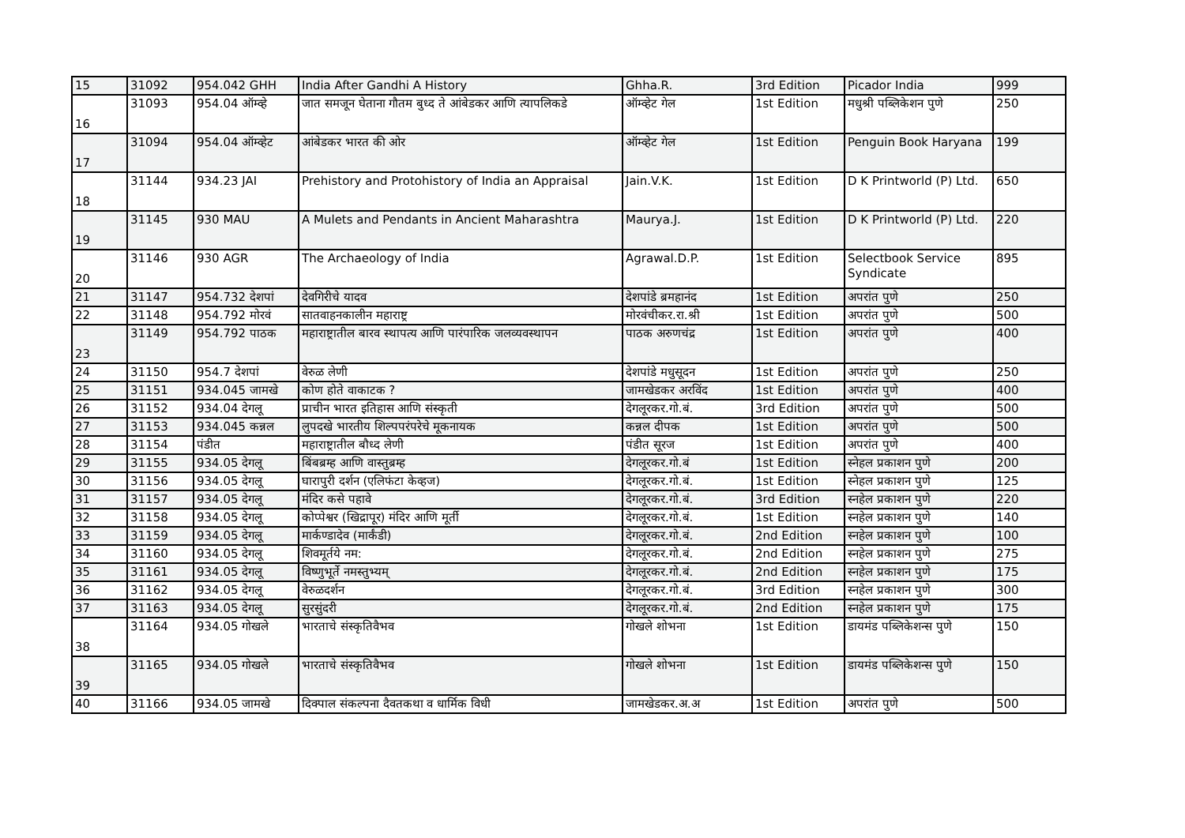| 15 | 31092 | 954.042 GHH | India After Gandhi A History | Ghha.R. | 3rd Edition | Picador India | 999 |
| 16 | 31093 | 954.04 ऑम्व्हे | जात समजून घेताना गौतम बुध्द ते आंबेडकर आणि त्यापलिकडे | ऑम्व्हेट गेल | 1st Edition | मधुश्री पब्लिकेशन पुणे | 250 |
| 17 | 31094 | 954.04 ऑम्व्हेट | आंबेडकर भारत की ओर | ऑम्व्हेट गेल | 1st Edition | Penguin Book Haryana | 199 |
| 18 | 31144 | 934.23 JAI | Prehistory and Protohistory of India an Appraisal | Jain.V.K. | 1st Edition | D K Printworld (P) Ltd. | 650 |
| 19 | 31145 | 930 MAU | A Mulets and Pendants in Ancient Maharashtra | Maurya.J. | 1st Edition | D K Printworld (P) Ltd. | 220 |
| 20 | 31146 | 930 AGR | The Archaeology of India | Agrawal.D.P. | 1st Edition | Selectbook Service Syndicate | 895 |
| 21 | 31147 | 954.732 देशपां | देवगिरीचे यादव | देशपांडे ब्रमहानंद | 1st Edition | अपरांत पुणे | 250 |
| 22 | 31148 | 954.792 मोरवं | सातवाहनकालीन महाराष्ट्र | मोरवंचीकर.रा.श्री | 1st Edition | अपरांत पुणे | 500 |
| 23 | 31149 | 954.792 पाठक | महाराष्ट्रातील बारव स्थापत्य आणि पारंपारिक जलव्यवस्थापन | पाठक अरुणचंद्र | 1st Edition | अपरांत पुणे | 400 |
| 24 | 31150 | 954.7 देशपां | वेरुळ लेणी | देशपांडे मधुसूदन | 1st Edition | अपरांत पुणे | 250 |
| 25 | 31151 | 934.045 जामखे | कोण होते वाकाटक ? | जामखेडकर अरविंद | 1st Edition | अपरांत पुणे | 400 |
| 26 | 31152 | 934.04 देगलू | प्राचीन भारत इतिहास आणि संस्कृती | देगलूरकर.गो.बं. | 3rd Edition | अपरांत पुणे | 500 |
| 27 | 31153 | 934.045 कन्नल | लुपदखे भारतीय शिल्पपरंपरेचे मूकनायक | कन्नल दीपक | 1st Edition | अपरांत पुणे | 500 |
| 28 | 31154 | पंडीत | महाराष्ट्रातील बौध्द लेणी | पंडीत सूरज | 1st Edition | अपरांत पुणे | 400 |
| 29 | 31155 | 934.05 देगलू | बिंबब्रम्ह आणि वास्तुब्रम्ह | देगलूरकर.गो.बं | 1st Edition | स्नेहल प्रकाशन पुणे | 200 |
| 30 | 31156 | 934.05 देगलू | घारापुरी दर्शन (एलिफंटा केव्हज) | देगलूरकर.गो.बं. | 1st Edition | स्नेहल प्रकाशन पुणे | 125 |
| 31 | 31157 | 934.05 देगलू | मंदिर कसे पहावे | देगलूरकर.गो.बं. | 3rd Edition | स्नहेल प्रकाशन पुणे | 220 |
| 32 | 31158 | 934.05 देगलू | कोप्पेश्वर (खिद्रापूर) मंदिर आणि मूर्ती | देगलूरकर.गो.बं. | 1st Edition | स्नहेल प्रकाशन पुणे | 140 |
| 33 | 31159 | 934.05 देगलू | मार्कण्डादेव (मार्कंडी) | देगलूरकर.गो.बं. | 2nd Edition | स्नहेल प्रकाशन पुणे | 100 |
| 34 | 31160 | 934.05 देगलू | शिवमूर्तये नम: | देगलूरकर.गो.बं. | 2nd Edition | स्नहेल प्रकाशन पुणे | 275 |
| 35 | 31161 | 934.05 देगलू | विष्णुभूर्ते नमस्तुभ्यम् | देगलूरकर.गो.बं. | 2nd Edition | स्नहेल प्रकाशन पुणे | 175 |
| 36 | 31162 | 934.05 देगलू | वेरुळदर्शन | देगलूरकर.गो.बं. | 3rd Edition | स्नहेल प्रकाशन पुणे | 300 |
| 37 | 31163 | 934.05 देगलू | सुरसुंदरी | देगलूरकर.गो.बं. | 2nd Edition | स्नहेल प्रकाशन पुणे | 175 |
| 38 | 31164 | 934.05 गोखले | भारताचे संस्कृतिवैभव | गोखले शोभना | 1st Edition | डायमंड पब्लिकेशन्स पुणे | 150 |
| 39 | 31165 | 934.05 गोखले | भारताचे संस्कृतिवैभव | गोखले शोभना | 1st Edition | डायमंड पब्लिकेशन्स पुणे | 150 |
| 40 | 31166 | 934.05 जामखे | दिक्पाल संकल्पना दैवतकथा व धार्मिक विधी | जामखेडकर.अ.अ | 1st Edition | अपरांत पुणे | 500 |